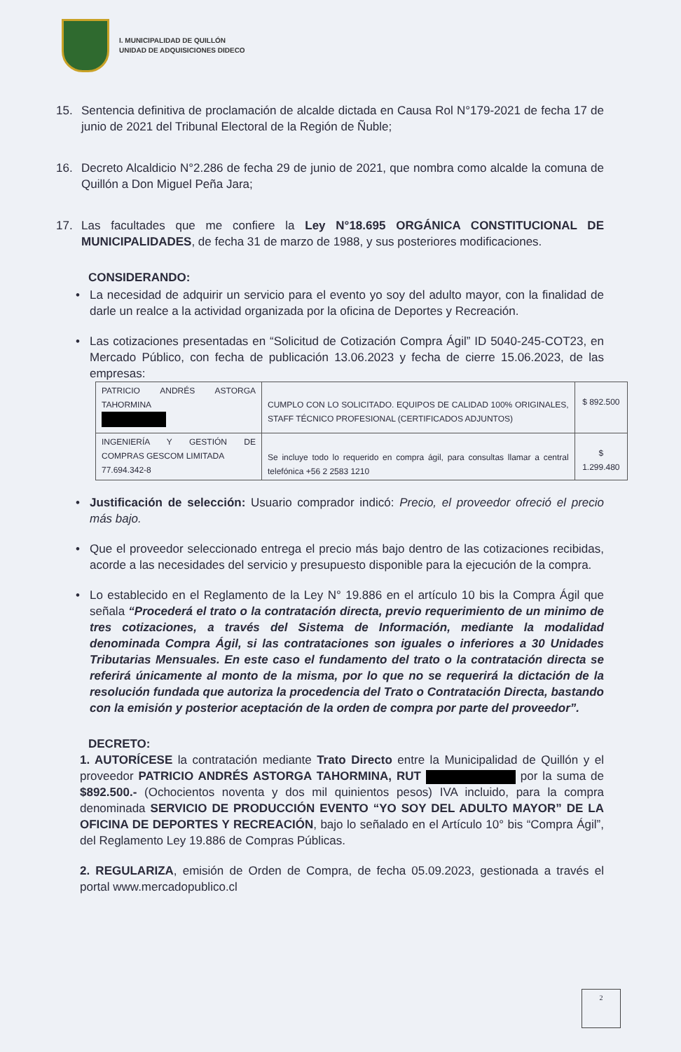I. MUNICIPALIDAD DE QUILLÓN
UNIDAD DE ADQUISICIONES DIDECO
15. Sentencia definitiva de proclamación de alcalde dictada en Causa Rol N°179-2021 de fecha 17 de junio de 2021 del Tribunal Electoral de la Región de Ñuble;
16. Decreto Alcaldicio N°2.286 de fecha 29 de junio de 2021, que nombra como alcalde la comuna de Quillón a Don Miguel Peña Jara;
17. Las facultades que me confiere la Ley N°18.695 ORGÁNICA CONSTITUCIONAL DE MUNICIPALIDADES, de fecha 31 de marzo de 1988, y sus posteriores modificaciones.
CONSIDERANDO:
• La necesidad de adquirir un servicio para el evento yo soy del adulto mayor, con la finalidad de darle un realce a la actividad organizada por la oficina de Deportes y Recreación.
• Las cotizaciones presentadas en “Solicitud de Cotización Compra Ágil” ID 5040-245-COT23, en Mercado Público, con fecha de publicación 13.06.2023 y fecha de cierre 15.06.2023, de las empresas:
| PATRICIO ANDRÉS ASTORGA TAHORMINA | CUMPLO CON LO SOLICITADO. EQUIPOS DE CALIDAD 100% ORIGINALES, STAFF TÉCNICO PROFESIONAL (CERTIFICADOS ADJUNTOS) | $ 892.500 |
| INGENIERÍA Y GESTIÓN DE COMPRAS GESCOM LIMITADA 77.694.342-8 | Se incluye todo lo requerido en compra ágil, para consultas llamar a central telefónica +56 2 2583 1210 | $ 1.299.480 |
• Justificación de selección: Usuario comprador indicó: Precio, el proveedor ofreció el precio más bajo.
• Que el proveedor seleccionado entrega el precio más bajo dentro de las cotizaciones recibidas, acorde a las necesidades del servicio y presupuesto disponible para la ejecución de la compra.
• Lo establecido en el Reglamento de la Ley N° 19.886 en el artículo 10 bis la Compra Ágil que señala “Procederá el trato o la contratación directa, previo requerimiento de un minimo de tres cotizaciones, a través del Sistema de Información, mediante la modalidad denominada Compra Ágil, si las contrataciones son iguales o inferiores a 30 Unidades Tributarias Mensuales. En este caso el fundamento del trato o la contratación directa se referirá únicamente al monto de la misma, por lo que no se requerirá la dictación de la resolución fundada que autoriza la procedencia del Trato o Contratación Directa, bastando con la emisión y posterior aceptación de la orden de compra por parte del proveedor”.
DECRETO:
1. AUTORÍCESE la contratación mediante Trato Directo entre la Municipalidad de Quillón y el proveedor PATRICIO ANDRÉS ASTORGA TAHORMINA, RUT por la suma de $892.500.- (Ochocientos noventa y dos mil quinientos pesos) IVA incluido, para la compra denominada SERVICIO DE PRODUCCIÓN EVENTO “YO SOY DEL ADULTO MAYOR” DE LA OFICINA DE DEPORTES Y RECREACIÓN, bajo lo señalado en el Artículo 10° bis “Compra Ágil”, del Reglamento Ley 19.886 de Compras Públicas.
2. REGULARIZA, emisión de Orden de Compra, de fecha 05.09.2023, gestionada a través el portal www.mercadopublico.cl
2